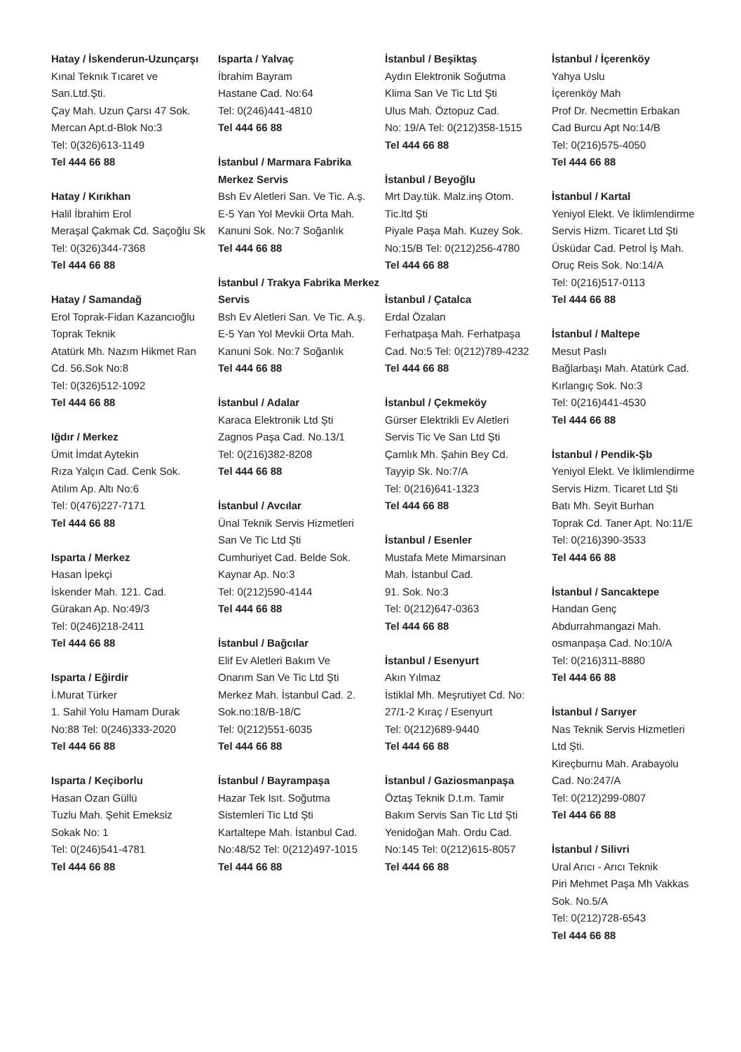Hatay / İskenderun-Uzunçarşı
Kınal Teknık Tıcaret ve
San.Ltd.Şti.
Çay Mah. Uzun Çarsı 47 Sok.
Mercan Apt.d-Blok No:3
Tel: 0(326)613-1149
Tel 444 66 88
Hatay / Kırıkhan
Halil İbrahim Erol
Meraşal Çakmak Cd. Saçoğlu Sk
Tel: 0(326)344-7368
Tel 444 66 88
Hatay / Samandağ
Erol Toprak-Fidan Kazancıoğlu
Toprak Teknik
Atatürk Mh. Nazım Hikmet Ran
Cd. 56.Sok No:8
Tel: 0(326)512-1092
Tel 444 66 88
Iğdır / Merkez
Ümit İmdat Aytekin
Rıza Yalçın Cad. Cenk Sok.
Atılım Ap. Altı No:6
Tel: 0(476)227-7171
Tel 444 66 88
Isparta / Merkez
Hasan İpekçi
İskender Mah. 121. Cad.
Gürakan Ap. No:49/3
Tel: 0(246)218-2411
Tel 444 66 88
Isparta / Eğirdir
İ.Murat Türker
1. Sahil Yolu Hamam Durak
No:88 Tel: 0(246)333-2020
Tel 444 66 88
Isparta / Keçiborlu
Hasan Ozan Güllü
Tuzlu Mah. Şehit Emeksiz
Sokak No: 1
Tel: 0(246)541-4781
Tel 444 66 88
Isparta / Yalvaç
İbrahim Bayram
Hastane Cad. No:64
Tel: 0(246)441-4810
Tel 444 66 88
İstanbul / Marmara Fabrika Merkez Servis
Bsh Ev Aletleri San. Ve Tic. A.ş.
E-5 Yan Yol Mevkii Orta Mah.
Kanuni Sok. No:7 Soğanlık
Tel 444 66 88
İstanbul / Trakya Fabrika Merkez Servis
Bsh Ev Aletleri San. Ve Tic. A.ş.
E-5 Yan Yol Mevkii Orta Mah.
Kanuni Sok. No:7 Soğanlık
Tel 444 66 88
İstanbul / Adalar
Karaca Elektronik Ltd Şti
Zagnos Paşa Cad. No.13/1
Tel: 0(216)382-8208
Tel 444 66 88
İstanbul / Avcılar
Ünal Teknik Servis Hizmetleri
San Ve Tic Ltd Şti
Cumhuriyet Cad. Belde Sok.
Kaynar Ap. No:3
Tel: 0(212)590-4144
Tel 444 66 88
İstanbul / Bağcılar
Elif Ev Aletleri Bakım Ve
Onarım San Ve Tic Ltd Şti
Merkez Mah. İstanbul Cad. 2.
Sok.no:18/B-18/C
Tel: 0(212)551-6035
Tel 444 66 88
İstanbul / Bayrampaşa
Hazar Tek Isıt. Soğutma
Sistemleri Tic Ltd Şti
Kartaltepe Mah. İstanbul Cad.
No:48/52 Tel: 0(212)497-1015
Tel 444 66 88
İstanbul / Beşiktaş
Aydın Elektronik Soğutma
Klima San Ve Tic Ltd Şti
Ulus Mah. Öztopuz Cad.
No: 19/A Tel: 0(212)358-1515
Tel 444 66 88
İstanbul / Beyoğlu
Mrt Day.tük. Malz.inş Otom.
Tic.ltd Şti
Piyale Paşa Mah. Kuzey Sok.
No:15/B Tel: 0(212)256-4780
Tel 444 66 88
İstanbul / Çatalca
Erdal Özalan
Ferhatpaşa Mah. Ferhatpaşa
Cad. No:5 Tel: 0(212)789-4232
Tel 444 66 88
İstanbul / Çekmeköy
Gürser Elektrikli Ev Aletleri
Servis Tic Ve San Ltd Şti
Çamlık Mh. Şahin Bey Cd.
Tayyip Sk. No:7/A
Tel: 0(216)641-1323
Tel 444 66 88
İstanbul / Esenler
Mustafa Mete Mimarsinan
Mah. İstanbul Cad.
91. Sok. No:3
Tel: 0(212)647-0363
Tel 444 66 88
İstanbul / Esenyurt
Akın Yılmaz
İstiklal Mh. Meşrutiyet Cd. No:
27/1-2 Kıraç / Esenyurt
Tel: 0(212)689-9440
Tel 444 66 88
İstanbul / Gaziosmanpaşa
Öztaş Teknik D.t.m. Tamir
Bakım Servis San Tic Ltd Şti
Yenidoğan Mah. Ordu Cad.
No:145 Tel: 0(212)615-8057
Tel 444 66 88
İstanbul / İçerenköy
Yahya Uslu
İçerenköy Mah
Prof Dr. Necmettin Erbakan
Cad Burcu Apt No:14/B
Tel: 0(216)575-4050
Tel 444 66 88
İstanbul / Kartal
Yeniyol Elekt. Ve İklimlendirme
Servis Hizm. Ticaret Ltd Şti
Üsküdar Cad. Petrol İş Mah.
Oruç Reis Sok. No:14/A
Tel: 0(216)517-0113
Tel 444 66 88
İstanbul / Maltepe
Mesut Paslı
Bağlarbaşı Mah. Atatürk Cad.
Kırlangıç Sok. No:3
Tel: 0(216)441-4530
Tel 444 66 88
İstanbul / Pendik-Şb
Yeniyol Elekt. Ve İklimlendirme
Servis Hizm. Ticaret Ltd Şti
Batı Mh. Seyit Burhan
Toprak Cd. Taner Apt. No:11/E
Tel: 0(216)390-3533
Tel 444 66 88
İstanbul / Sancaktepe
Handan Genç
Abdurrahmangazi Mah.
osmanpaşa Cad. No:10/A
Tel: 0(216)311-8880
Tel 444 66 88
İstanbul / Sarıyer
Nas Teknik Servis Hizmetleri
Ltd Şti.
Kireçburnu Mah. Arabayolu
Cad. No:247/A
Tel: 0(212)299-0807
Tel 444 66 88
İstanbul / Silivri
Ural Arıcı - Arıcı Teknik
Piri Mehmet Paşa Mh Vakkas
Sok. No.5/A
Tel: 0(212)728-6543
Tel 444 66 88